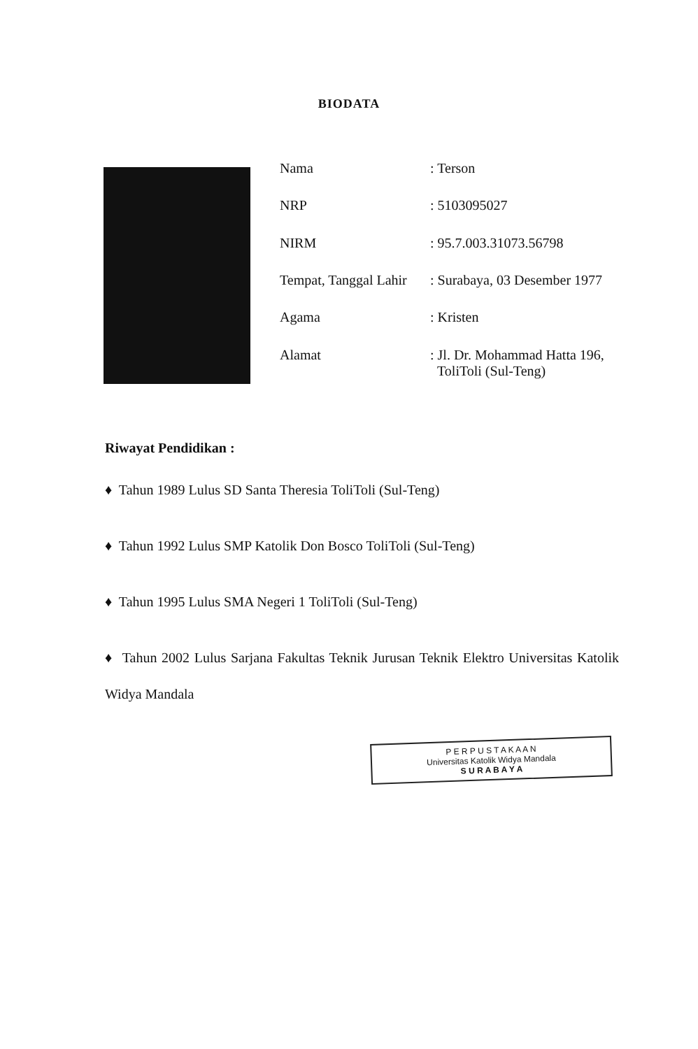BIODATA
| Nama | : Terson |
| NRP | : 5103095027 |
| NIRM | : 95.7.003.31073.56798 |
| Tempat, Tanggal Lahir | : Surabaya, 03 Desember 1977 |
| Agama | : Kristen |
| Alamat | : Jl. Dr. Mohammad Hatta 196, ToliToli (Sul-Teng) |
Riwayat Pendidikan :
♦ Tahun 1989 Lulus SD Santa Theresia ToliToli (Sul-Teng)
♦ Tahun 1992 Lulus SMP Katolik Don Bosco ToliToli (Sul-Teng)
♦ Tahun 1995 Lulus SMA Negeri 1 ToliToli (Sul-Teng)
♦ Tahun 2002 Lulus Sarjana Fakultas Teknik Jurusan Teknik Elektro Universitas Katolik Widya Mandala
P E R P U S T A K A A N
Universitas Katolik Widya Mandala
S U R A B A Y A